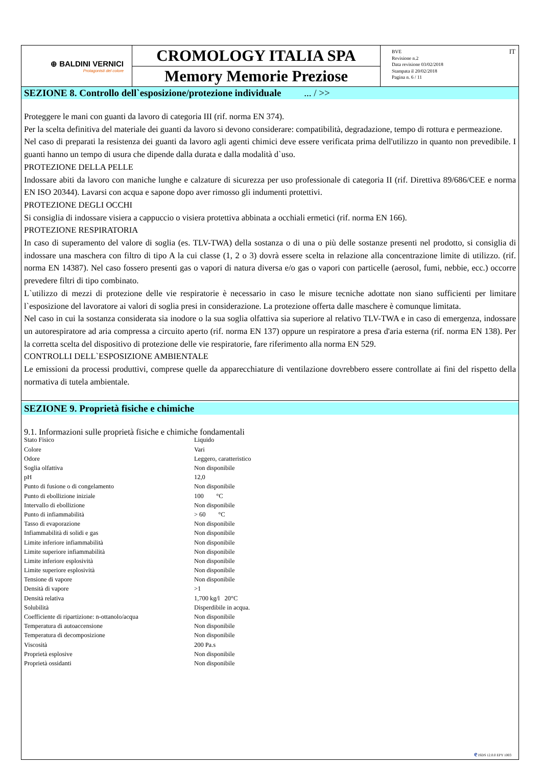⊕ BALDINI VERNICI
Protagonisti del colore
CROMOLOGY ITALIA SPA
Memory Memorie Preziose
BVE
Revisione n.2
Data revisione 03/02/2018
Stampata il 20/02/2018
Pagina n. 6 / 11
IT
SEZIONE 8. Controllo dell`esposizione/protezione individuale ... / >>
Proteggere le mani con guanti da lavoro di categoria III (rif. norma EN 374).
Per la scelta definitiva del materiale dei guanti da lavoro si devono considerare: compatibilità, degradazione, tempo di rottura e permeazione.
Nel caso di preparati la resistenza dei guanti da lavoro agli agenti chimici deve essere verificata prima dell'utilizzo in quanto non prevedibile. I guanti hanno un tempo di usura che dipende dalla durata e dalla modalità d`uso.
PROTEZIONE DELLA PELLE
Indossare abiti da lavoro con maniche lunghe e calzature di sicurezza per uso professionale di categoria II (rif. Direttiva 89/686/CEE e norma EN ISO 20344). Lavarsi con acqua e sapone dopo aver rimosso gli indumenti protettivi.
PROTEZIONE DEGLI OCCHI
Si consiglia di indossare visiera a cappuccio o visiera protettiva abbinata a occhiali ermetici (rif. norma EN 166).
PROTEZIONE RESPIRATORIA
In caso di superamento del valore di soglia (es. TLV-TWA) della sostanza o di una o più delle sostanze presenti nel prodotto, si consiglia di indossare una maschera con filtro di tipo A la cui classe (1, 2 o 3) dovrà essere scelta in relazione alla concentrazione limite di utilizzo. (rif. norma EN 14387). Nel caso fossero presenti gas o vapori di natura diversa e/o gas o vapori con particelle (aerosol, fumi, nebbie, ecc.) occorre prevedere filtri di tipo combinato.
L`utilizzo di mezzi di protezione delle vie respiratorie è necessario in caso le misure tecniche adottate non siano sufficienti per limitare l`esposizione del lavoratore ai valori di soglia presi in considerazione. La protezione offerta dalle maschere è comunque limitata.
Nel caso in cui la sostanza considerata sia inodore o la sua soglia olfattiva sia superiore al relativo TLV-TWA e in caso di emergenza, indossare un autorespiratore ad aria compressa a circuito aperto (rif. norma EN 137) oppure un respiratore a presa d'aria esterna (rif. norma EN 138). Per la corretta scelta del dispositivo di protezione delle vie respiratorie, fare riferimento alla norma EN 529.
CONTROLLI DELL`ESPOSIZIONE AMBIENTALE
Le emissioni da processi produttivi, comprese quelle da apparecchiature di ventilazione dovrebbero essere controllate ai fini del rispetto della normativa di tutela ambientale.
SEZIONE 9. Proprietà fisiche e chimiche
9.1. Informazioni sulle proprietà fisiche e chimiche fondamentali
| Stato Fisico | Liquido |
| Colore | Vari |
| Odore | Leggero, caratteristico |
| Soglia olfattiva | Non disponibile |
| pH | 12,0 |
| Punto di fusione o di congelamento | Non disponibile |
| Punto di ebollizione iniziale | 100 °C |
| Intervallo di ebollizione | Non disponibile |
| Punto di infiammabilità | > 60 °C |
| Tasso di evaporazione | Non disponibile |
| Infiammabilità di solidi e gas | Non disponibile |
| Limite inferiore infiammabilità | Non disponibile |
| Limite superiore infiammabilità | Non disponibile |
| Limite inferiore esplosività | Non disponibile |
| Limite superiore esplosività | Non disponibile |
| Tensione di vapore | Non disponibile |
| Densità di vapore | >1 |
| Densità relativa | 1,700 kg/l 20°C |
| Solubilità | Disperdibile in acqua. |
| Coefficiente di ripartizione: n-ottanolo/acqua | Non disponibile |
| Temperatura di autoaccensione | Non disponibile |
| Temperatura di decomposizione | Non disponibile |
| Viscosità | 200 Pa.s |
| Proprietà esplosive | Non disponibile |
| Proprietà ossidanti | Non disponibile |
e ISDS 12.0.0 EPY 1003